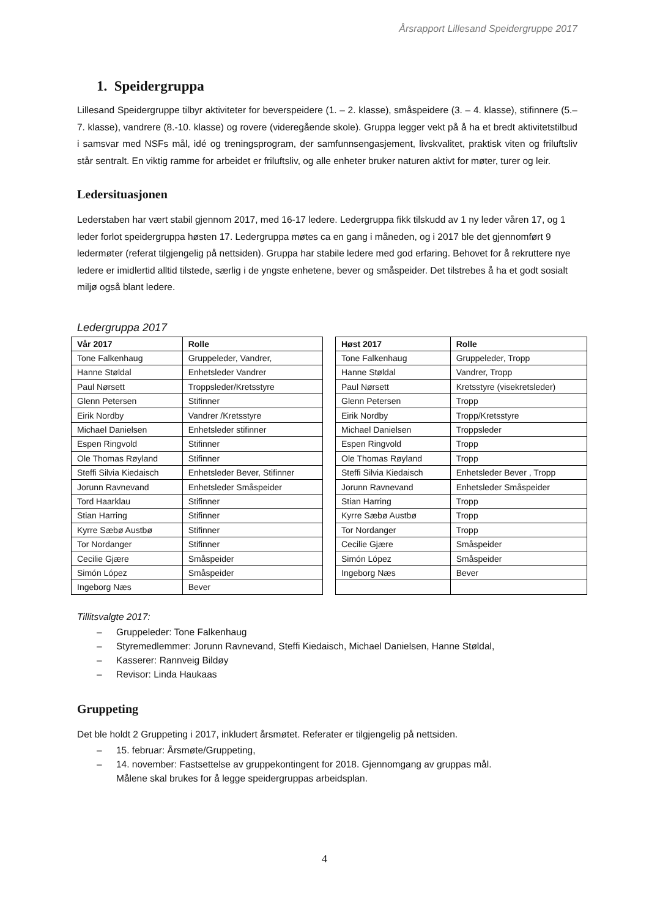Årsrapport Lillesand Speidergruppe 2017
1. Speidergruppa
Lillesand Speidergruppe tilbyr aktiviteter for beverspeidere (1. – 2. klasse), småspeidere (3. – 4. klasse), stifinnere (5.– 7. klasse), vandrere (8.-10. klasse) og rovere (videregående skole). Gruppa legger vekt på å ha et bredt aktivitetstilbud i samsvar med NSFs mål, idé og treningsprogram, der samfunnsengasjement, livskvalitet, praktisk viten og friluftsliv står sentralt. En viktig ramme for arbeidet er friluftsliv, og alle enheter bruker naturen aktivt for møter, turer og leir.
Ledersituasjonen
Lederstaben har vært stabil gjennom 2017, med 16-17 ledere. Ledergruppa fikk tilskudd av 1 ny leder våren 17, og 1 leder forlot speidergruppa høsten 17. Ledergruppa møtes ca en gang i måneden, og i 2017 ble det gjennomført 9 ledermøter (referat tilgjengelig på nettsiden). Gruppa har stabile ledere med god erfaring. Behovet for å rekruttere nye ledere er imidlertid alltid tilstede, særlig i de yngste enhetene, bever og småspeider. Det tilstrebes å ha et godt sosialt miljø også blant ledere.
Ledergruppa 2017
| Vår 2017 | Rolle |
| --- | --- |
| Tone Falkenhaug | Gruppeleder, Vandrer, |
| Hanne Støldal | Enhetsleder Vandrer |
| Paul Nørsett | Troppsleder/Kretsstyre |
| Glenn Petersen | Stifinner |
| Eirik Nordby | Vandrer /Kretsstyre |
| Michael Danielsen | Enhetsleder stifinner |
| Espen Ringvold | Stifinner |
| Ole Thomas Røyland | Stifinner |
| Steffi Silvia Kiedaisch | Enhetsleder Bever, Stifinner |
| Jorunn Ravnevand | Enhetsleder Småspeider |
| Tord Haarklau | Stifinner |
| Stian Harring | Stifinner |
| Kyrre Sæbø Austbø | Stifinner |
| Tor Nordanger | Stifinner |
| Cecilie Gjære | Småspeider |
| Simón López | Småspeider |
| Ingeborg Næs | Bever |
| Høst 2017 | Rolle |
| --- | --- |
| Tone Falkenhaug | Gruppeleder, Tropp |
| Hanne Støldal | Vandrer, Tropp |
| Paul Nørsett | Kretsstyre (visekretsleder) |
| Glenn Petersen | Tropp |
| Eirik Nordby | Tropp/Kretsstyre |
| Michael Danielsen | Troppsleder |
| Espen Ringvold | Tropp |
| Ole Thomas Røyland | Tropp |
| Steffi Silvia Kiedaisch | Enhetsleder Bever , Tropp |
| Jorunn Ravnevand | Enhetsleder Småspeider |
| Stian Harring | Tropp |
| Kyrre Sæbø Austbø | Tropp |
| Tor Nordanger | Tropp |
| Cecilie Gjære | Småspeider |
| Simón López | Småspeider |
| Ingeborg Næs | Bever |
Tillitsvalgte 2017:
– Gruppeleder: Tone Falkenhaug
– Styremedlemmer: Jorunn Ravnevand, Steffi Kiedaisch, Michael Danielsen, Hanne Støldal,
– Kasserer: Rannveig Bildøy
– Revisor: Linda Haukaas
Gruppeting
Det ble holdt 2 Gruppeting i 2017, inkludert årsmøtet. Referater er tilgjengelig på nettsiden.
– 15. februar: Årsmøte/Gruppeting,
– 14. november: Fastsettelse av gruppekontingent for 2018. Gjennomgang av gruppas mål.
Målene skal brukes for å legge speidergruppas arbeidsplan.
4